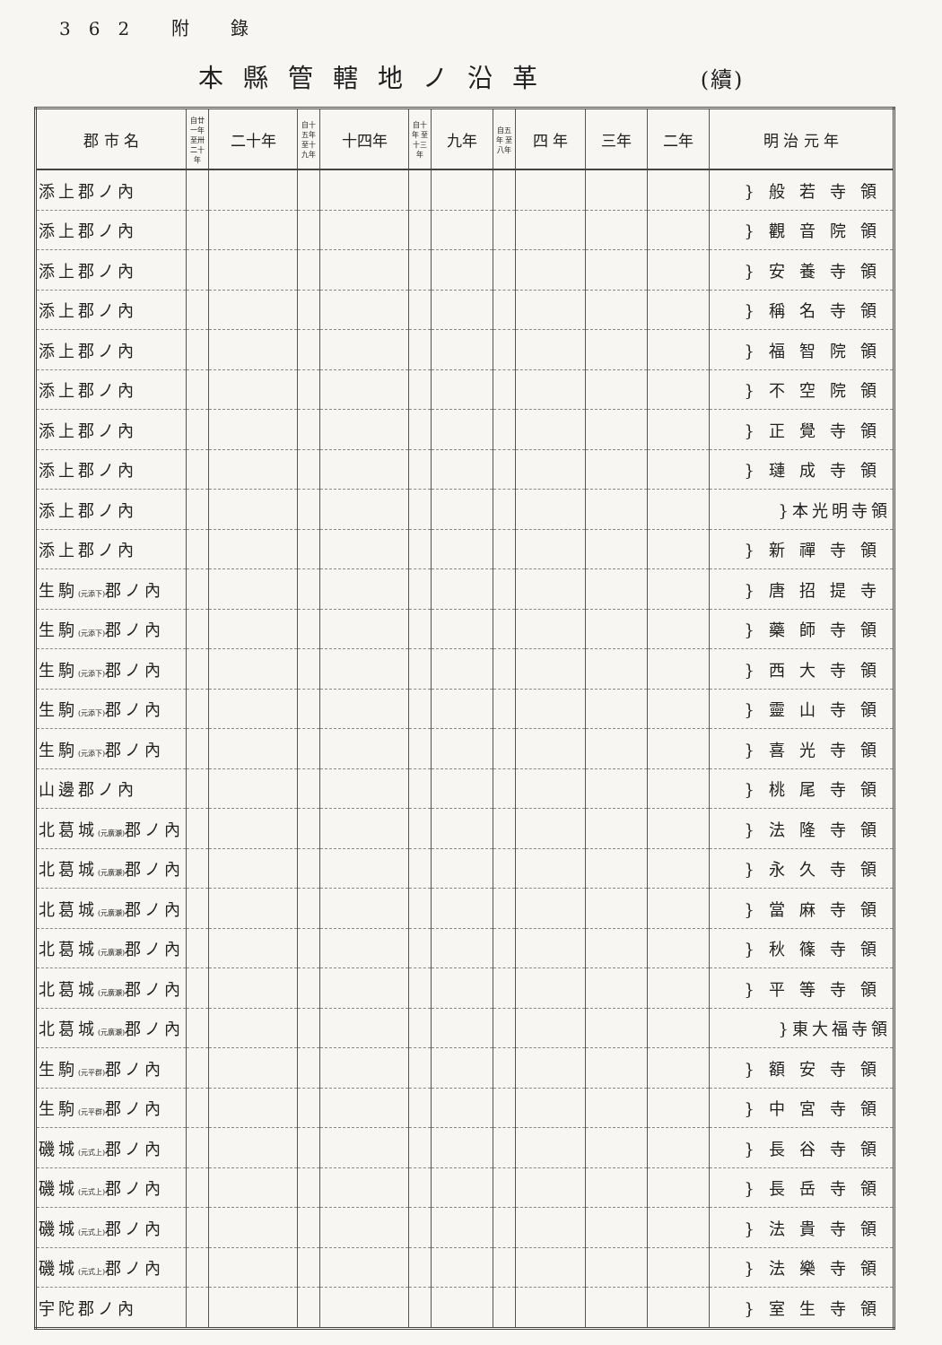362 附 錄
本縣管轄地ノ沿革 (續)
| 郡 市 名 | 自廿一年 至卅二十年 | 二十年 | 自十五年 至十九年 | 十四年 | 自十年 至十三年 | 九年 | 自五年 至八年 | 四 年 | 三年 | 二年 | 明 治 元 年 |
| --- | --- | --- | --- | --- | --- | --- | --- | --- | --- | --- | --- |
| 添上郡ノ內 | | | | | | | | | | | }般若寺領 |
| 添上郡ノ內 | | | | | | | | | | | }觀音院領 |
| 添上郡ノ內 | | | | | | | | | | | }安養寺領 |
| 添上郡ノ內 | | | | | | | | | | | }稱名寺領 |
| 添上郡ノ內 | | | | | | | | | | | }福智院領 |
| 添上郡ノ內 | | | | | | | | | | | }不空院領 |
| 添上郡ノ內 | | | | | | | | | | | }正覺寺領 |
| 添上郡ノ內 | | | | | | | | | | | }璉成寺領 |
| 添上郡ノ內 | | | | | | | | | | | }本光明寺領 |
| 添上郡ノ內 | | | | | | | | | | | }新禪寺領 |
| 生駒 (元添下) 郡ノ內 | | | | | | | | | | | }唐招提寺 |
| 生駒 (元添下) 郡ノ內 | | | | | | | | | | | }藥師寺領 |
| 生駒 (元添下) 郡ノ內 | | | | | | | | | | | }西大寺領 |
| 生駒 (元添下) 郡ノ內 | | | | | | | | | | | }靈山寺領 |
| 生駒 (元添下) 郡ノ內 | | | | | | | | | | | }喜光寺領 |
| 山邊郡ノ內 | | | | | | | | | | | }桃尾寺領 |
| 北葛城 (元廣瀬) 郡ノ內 | | | | | | | | | | | }法隆寺領 |
| 北葛城 (元廣瀬) 郡ノ內 | | | | | | | | | | | }永久寺領 |
| 北葛城 (元廣瀬) 郡ノ內 | | | | | | | | | | | }當麻寺領 |
| 北葛城 (元廣瀬) 郡ノ內 | | | | | | | | | | | }秋篠寺領 |
| 北葛城 (元廣瀬) 郡ノ內 | | | | | | | | | | | }平等寺領 |
| 北葛城 (元廣瀬) 郡ノ內 | | | | | | | | | | | }東大福寺領 |
| 生駒 (元平群) 郡ノ內 | | | | | | | | | | | }額安寺領 |
| 生駒 (元平群) 郡ノ內 | | | | | | | | | | | }中宮寺領 |
| 磯城 (元式上) 郡ノ內 | | | | | | | | | | | }長谷寺領 |
| 磯城 (元式上) 郡ノ內 | | | | | | | | | | | }長岳寺領 |
| 磯城 (元式上) 郡ノ內 | | | | | | | | | | | }法貴寺領 |
| 磯城 (元式上) 郡ノ內 | | | | | | | | | | | }法樂寺領 |
| 宇陀郡ノ內 | | | | | | | | | | | }室生寺領 |